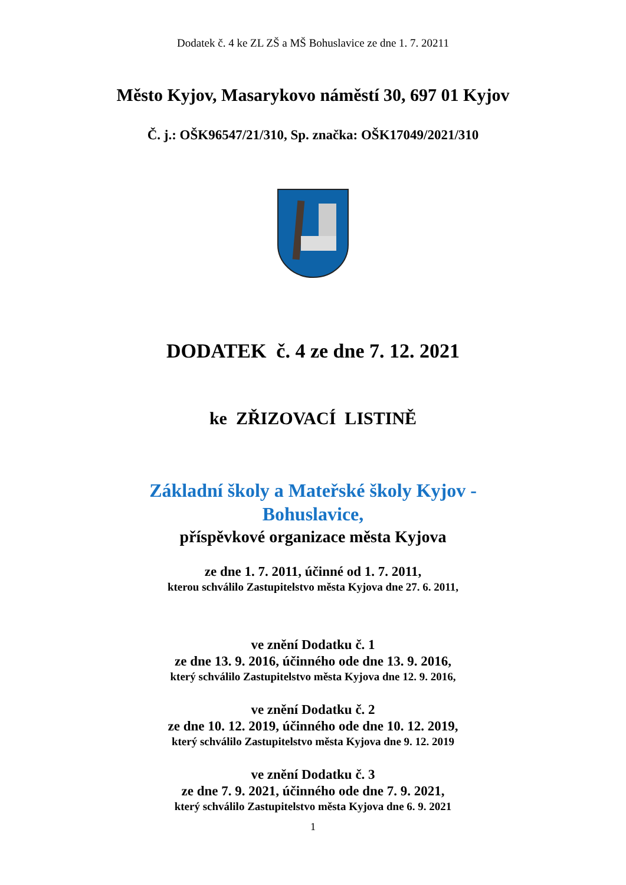Dodatek č. 4 ke ZL ZŠ a MŠ Bohuslavice ze dne 1. 7. 20211
Město Kyjov, Masarykovo náměstí 30, 697 01 Kyjov
Č. j.: OŠK96547/21/310, Sp. značka: OŠK17049/2021/310
DODATEK č. 4 ze dne 7. 12. 2021
ke ZŘIZOVACÍ LISTINĚ
Základní školy a Mateřské školy Kyjov -
Bohuslavice,
příspěvkové organizace města Kyjova
ze dne 1. 7. 2011, účinné od 1. 7. 2011,
kterou schválilo Zastupitelstvo města Kyjova dne 27. 6. 2011,
ve znění Dodatku č. 1
ze dne 13. 9. 2016, účinného ode dne 13. 9. 2016,
který schválilo Zastupitelstvo města Kyjova dne 12. 9. 2016,
ve znění Dodatku č. 2
ze dne 10. 12. 2019, účinného ode dne 10. 12. 2019,
který schválilo Zastupitelstvo města Kyjova dne 9. 12. 2019
ve znění Dodatku č. 3
ze dne 7. 9. 2021, účinného ode dne 7. 9. 2021,
který schválilo Zastupitelstvo města Kyjova dne 6. 9. 2021
1